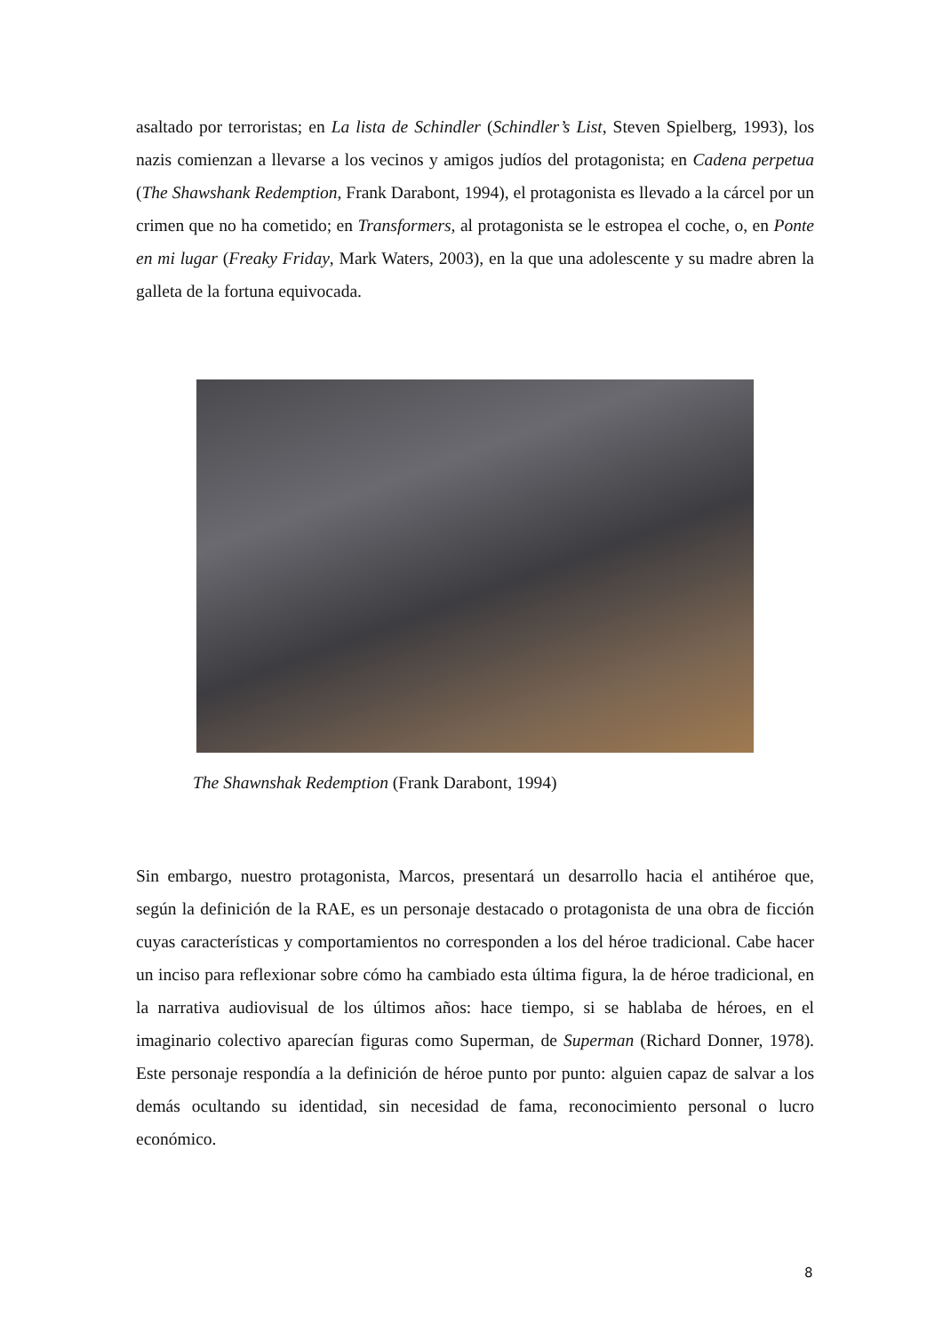asaltado por terroristas; en La lista de Schindler (Schindler’s List, Steven Spielberg, 1993), los nazis comienzan a llevarse a los vecinos y amigos judíos del protagonista; en Cadena perpetua (The Shawshank Redemption, Frank Darabont, 1994), el protagonista es llevado a la cárcel por un crimen que no ha cometido; en Transformers, al protagonista se le estropea el coche, o, en Ponte en mi lugar (Freaky Friday, Mark Waters, 2003), en la que una adolescente y su madre abren la galleta de la fortuna equivocada.
The Shawnshak Redemption (Frank Darabont, 1994)
Sin embargo, nuestro protagonista, Marcos, presentará un desarrollo hacia el antihéroe que, según la definición de la RAE, es un personaje destacado o protagonista de una obra de ficción cuyas características y comportamientos no corresponden a los del héroe tradicional. Cabe hacer un inciso para reflexionar sobre cómo ha cambiado esta última figura, la de héroe tradicional, en la narrativa audiovisual de los últimos años: hace tiempo, si se hablaba de héroes, en el imaginario colectivo aparecían figuras como Superman, de Superman (Richard Donner, 1978). Este personaje respondía a la definición de héroe punto por punto: alguien capaz de salvar a los demás ocultando su identidad, sin necesidad de fama, reconocimiento personal o lucro económico.
8